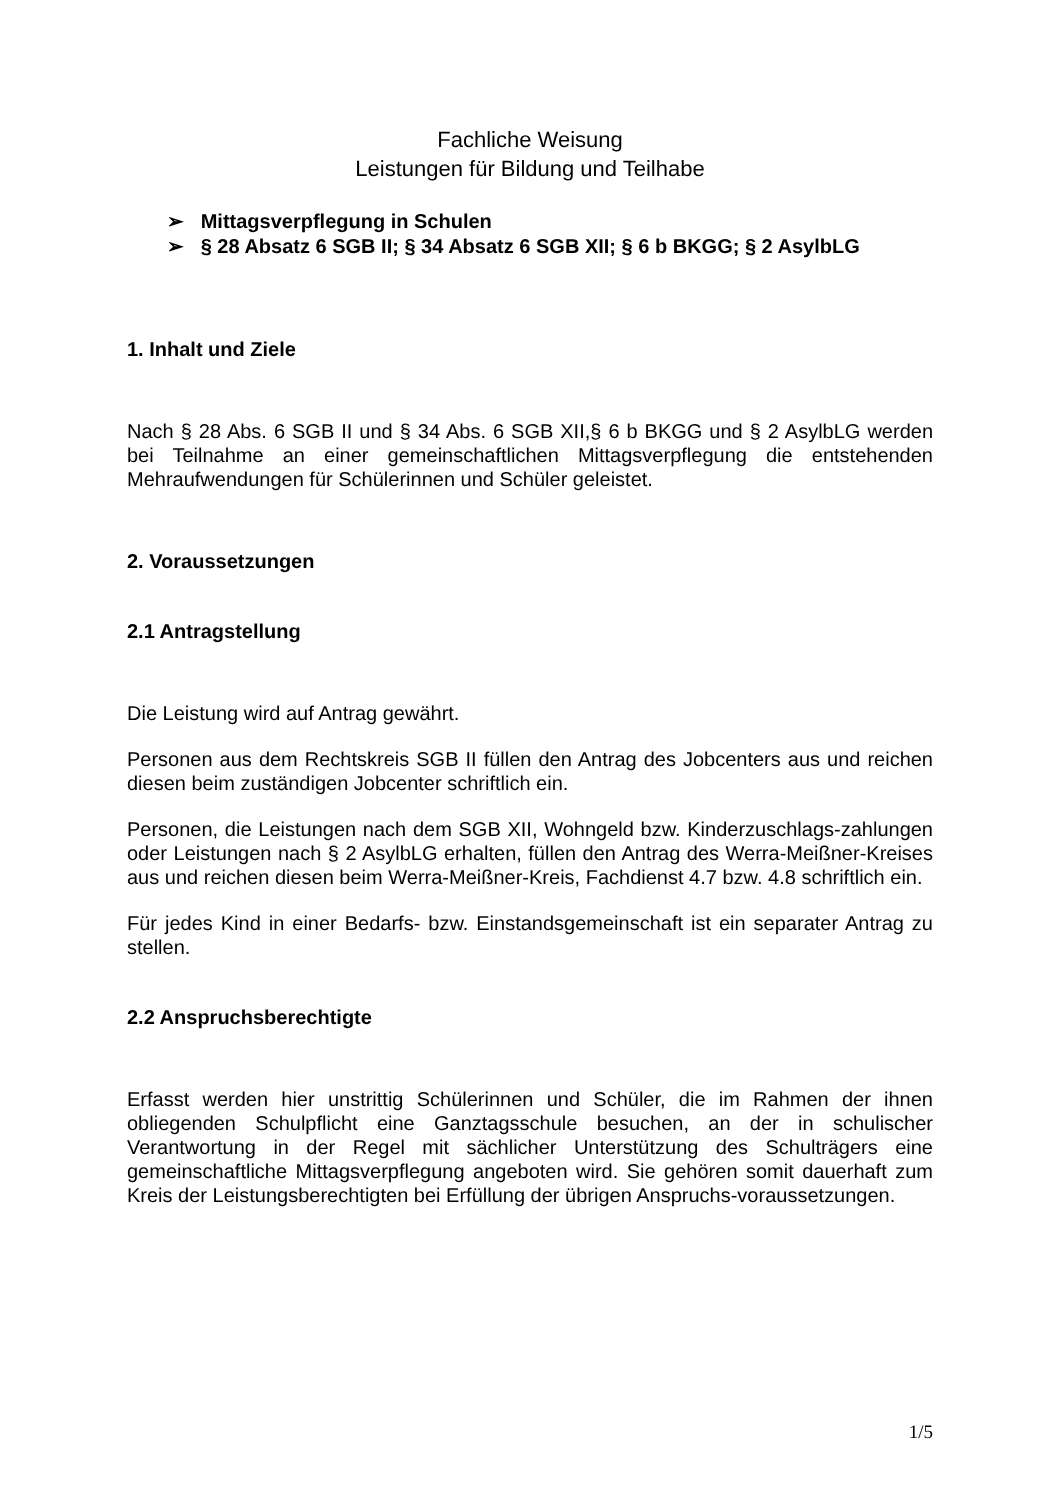Fachliche Weisung
Leistungen für Bildung und Teilhabe
➢ Mittagsverpflegung in Schulen
➢ § 28 Absatz 6 SGB II; § 34 Absatz 6 SGB XII; § 6 b BKGG; § 2 AsylbLG
1. Inhalt und Ziele
Nach § 28 Abs. 6 SGB II und § 34 Abs. 6 SGB XII,§ 6 b BKGG und § 2 AsylbLG werden bei Teilnahme an einer gemeinschaftlichen Mittagsverpflegung die entstehenden Mehraufwendungen für Schülerinnen und Schüler geleistet.
2. Voraussetzungen
2.1 Antragstellung
Die Leistung wird auf Antrag gewährt.
Personen aus dem Rechtskreis SGB II füllen den Antrag des Jobcenters aus und reichen diesen beim zuständigen Jobcenter schriftlich ein.
Personen, die Leistungen nach dem SGB XII, Wohngeld bzw. Kinderzuschlags-zahlungen oder Leistungen nach § 2 AsylbLG erhalten, füllen den Antrag des Werra-Meißner-Kreises aus und reichen diesen beim Werra-Meißner-Kreis, Fachdienst 4.7 bzw. 4.8 schriftlich ein.
Für jedes Kind in einer Bedarfs- bzw. Einstandsgemeinschaft ist ein separater Antrag zu stellen.
2.2 Anspruchsberechtigte
Erfasst werden hier unstrittig Schülerinnen und Schüler, die im Rahmen der ihnen obliegenden Schulpflicht eine Ganztagsschule besuchen, an der in schulischer Verantwortung in der Regel mit sächlicher Unterstützung des Schulträgers eine gemeinschaftliche Mittagsverpflegung angeboten wird. Sie gehören somit dauerhaft zum Kreis der Leistungsberechtigten bei Erfüllung der übrigen Anspruchs-voraussetzungen.
1/5